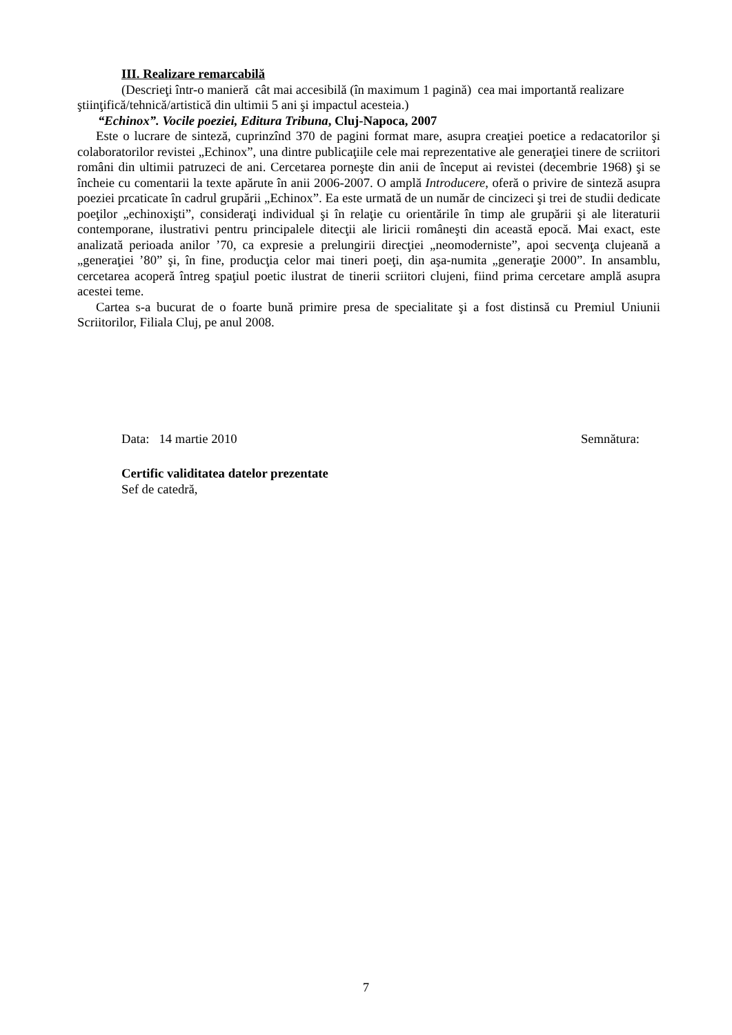III. Realizare remarcabilă
(Descrieţi într-o manieră cât mai accesibilă (în maximum 1 pagină) cea mai importantă realizare ştiinţifică/tehnică/artistică din ultimii 5 ani şi impactul acesteia.)
“Echinox”. Vocile poeziei, Editura Tribuna, Cluj-Napoca, 2007
Este o lucrare de sinteză, cuprinzînd 370 de pagini format mare, asupra creaţiei poetice a redacatorilor şi colaboratorilor revistei „Echinox”, una dintre publicaţiile cele mai reprezentative ale generaţiei tinere de scriitori români din ultimii patruzeci de ani. Cercetarea porneşte din anii de început ai revistei (decembrie 1968) şi se încheie cu comentarii la texte apărute în anii 2006-2007. O amplă Introducere, oferă o privire de sinteză asupra poeziei prcaticate în cadrul grupării „Echinox”. Ea este urmată de un număr de cincizeci şi trei de studii dedicate poeţilor „echinoxişti”, consideraţi individual şi în relaţie cu orientările în timp ale grupării şi ale literaturii contemporane, ilustrativi pentru principalele ditecţii ale liricii româneşti din această epocă. Mai exact, este analizată perioada anilor ’70, ca expresie a prelungirii direcţiei „neomoderniste”, apoi secvenţa clujeană a „generaţiei ’80” şi, în fine, producţia celor mai tineri poeţi, din aşa-numita „generaţie 2000”. In ansamblu, cercetarea acoperă întreg spaţiul poetic ilustrat de tinerii scriitori clujeni, fiind prima cercetare amplă asupra acestei teme.
Cartea s-a bucurat de o foarte bună primire presa de specialitate şi a fost distinsă cu Premiul Uniunii Scriitorilor, Filiala Cluj, pe anul 2008.
Data: 14 martie 2010 Semnătura:
Certific validitatea datelor prezentate
Sef de catedră,
7